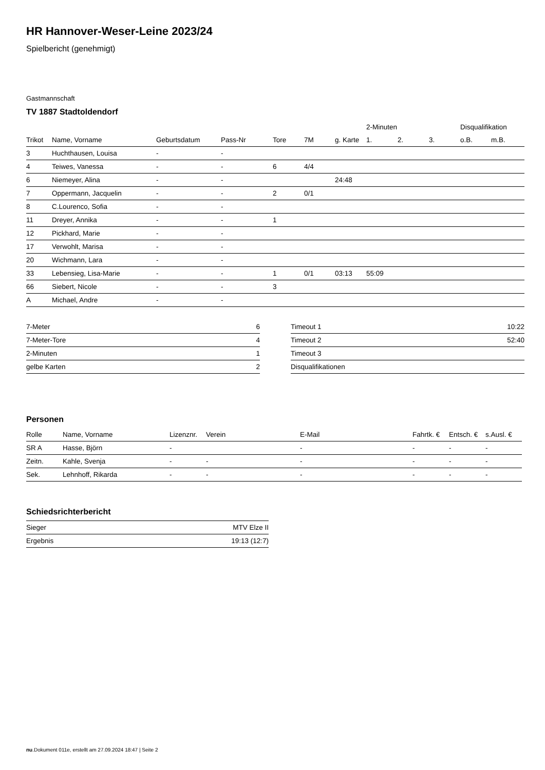HR Hannover-Weser-Leine 2023/24
Spielbericht (genehmigt)
Gastmannschaft
TV 1887 Stadtoldendorf
| | | | | | | | 2-Minuten | | | Disqualifikation | |
| --- | --- | --- | --- | --- | --- | --- | --- | --- | --- | --- | --- |
| Trikot | Name, Vorname | Geburtsdatum | Pass-Nr | Tore | 7M | g. Karte | 1. | 2. | 3. | o.B. | m.B. |
| 3 | Huchthausen, Louisa | - | - | | | | | | | | |
| 4 | Teiwes, Vanessa | - | - | 6 | 4/4 | | | | | | |
| 6 | Niemeyer, Alina | - | - | | | 24:48 | | | | | |
| 7 | Oppermann, Jacquelin | - | - | 2 | 0/1 | | | | | | |
| 8 | C.Lourenco, Sofia | - | - | | | | | | | | |
| 11 | Dreyer, Annika | - | - | 1 | | | | | | | |
| 12 | Pickhard, Marie | - | - | | | | | | | | |
| 17 | Verwohlt, Marisa | - | - | | | | | | | | |
| 20 | Wichmann, Lara | - | - | | | | | | | | |
| 33 | Lebensieg, Lisa-Marie | - | - | 1 | 0/1 | 03:13 | 55:09 | | | | |
| 66 | Siebert, Nicole | - | - | 3 | | | | | | | |
| A | Michael, Andre | - | - | | | | | | | | |
| 7-Meter | 6 |
| 7-Meter-Tore | 4 |
| 2-Minuten | 1 |
| gelbe Karten | 2 |
| Timeout 1 | 10:22 |
| Timeout 2 | 52:40 |
| Timeout 3 | |
| Disqualifikationen | |
Personen
| Rolle | Name, Vorname | Lizenznr. | Verein | E-Mail | Fahrtk. € | Entsch. € | s.Ausl. € |
| --- | --- | --- | --- | --- | --- | --- | --- |
| SR A | Hasse, Björn | - | | - | - | - | - |
| Zeitn. | Kahle, Svenja | - | - | - | - | - | - |
| Sek. | Lehnhoff, Rikarda | - | - | - | - | - | - |
Schiedsrichterbericht
| Sieger | MTV Elze II |
| Ergebnis | 19:13 (12:7) |
nu.Dokument 011e, erstellt am 27.09.2024 18:47 | Seite 2